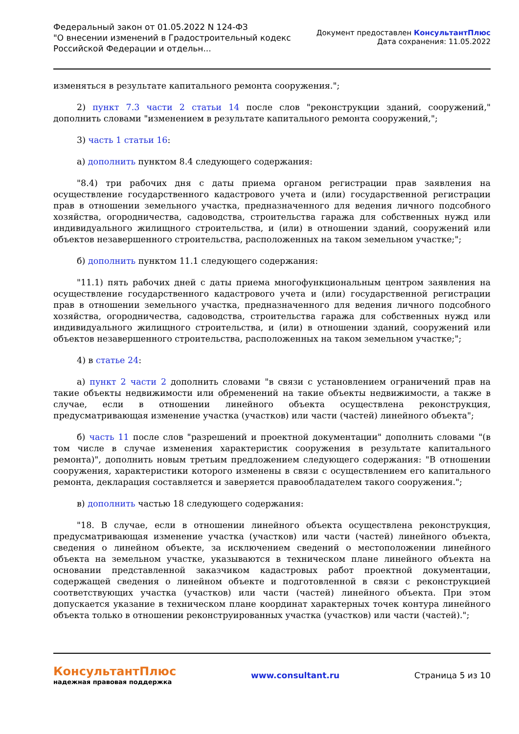Федеральный закон от 01.05.2022 N 124-ФЗ
"О внесении изменений в Градостроительный кодекс
Российской Федерации и отдельн...
Документ предоставлен КонсультантПлюс
Дата сохранения: 11.05.2022
изменяться в результате капитального ремонта сооружения.";
2) пункт 7.3 части 2 статьи 14 после слов "реконструкции зданий, сооружений," дополнить словами "изменением в результате капитального ремонта сооружений,";
3) часть 1 статьи 16:
а) дополнить пунктом 8.4 следующего содержания:
"8.4) три рабочих дня с даты приема органом регистрации прав заявления на осуществление государственного кадастрового учета и (или) государственной регистрации прав в отношении земельного участка, предназначенного для ведения личного подсобного хозяйства, огородничества, садоводства, строительства гаража для собственных нужд или индивидуального жилищного строительства, и (или) в отношении зданий, сооружений или объектов незавершенного строительства, расположенных на таком земельном участке;";
б) дополнить пунктом 11.1 следующего содержания:
"11.1) пять рабочих дней с даты приема многофункциональным центром заявления на осуществление государственного кадастрового учета и (или) государственной регистрации прав в отношении земельного участка, предназначенного для ведения личного подсобного хозяйства, огородничества, садоводства, строительства гаража для собственных нужд или индивидуального жилищного строительства, и (или) в отношении зданий, сооружений или объектов незавершенного строительства, расположенных на таком земельном участке;";
4) в статье 24:
а) пункт 2 части 2 дополнить словами "в связи с установлением ограничений прав на такие объекты недвижимости или обременений на такие объекты недвижимости, а также в случае, если в отношении линейного объекта осуществлена реконструкция, предусматривающая изменение участка (участков) или части (частей) линейного объекта";
б) часть 11 после слов "разрешений и проектной документации" дополнить словами "(в том числе в случае изменения характеристик сооружения в результате капитального ремонта)", дополнить новым третьим предложением следующего содержания: "В отношении сооружения, характеристики которого изменены в связи с осуществлением его капитального ремонта, декларация составляется и заверяется правообладателем такого сооружения.";
в) дополнить частью 18 следующего содержания:
"18. В случае, если в отношении линейного объекта осуществлена реконструкция, предусматривающая изменение участка (участков) или части (частей) линейного объекта, сведения о линейном объекте, за исключением сведений о местоположении линейного объекта на земельном участке, указываются в техническом плане линейного объекта на основании представленной заказчиком кадастровых работ проектной документации, содержащей сведения о линейном объекте и подготовленной в связи с реконструкцией соответствующих участка (участков) или части (частей) линейного объекта. При этом допускается указание в техническом плане координат характерных точек контура линейного объекта только в отношении реконструированных участка (участков) или части (частей).";
КонсультантПлюс
надежная правовая поддержка
www.consultant.ru Страница 5 из 10